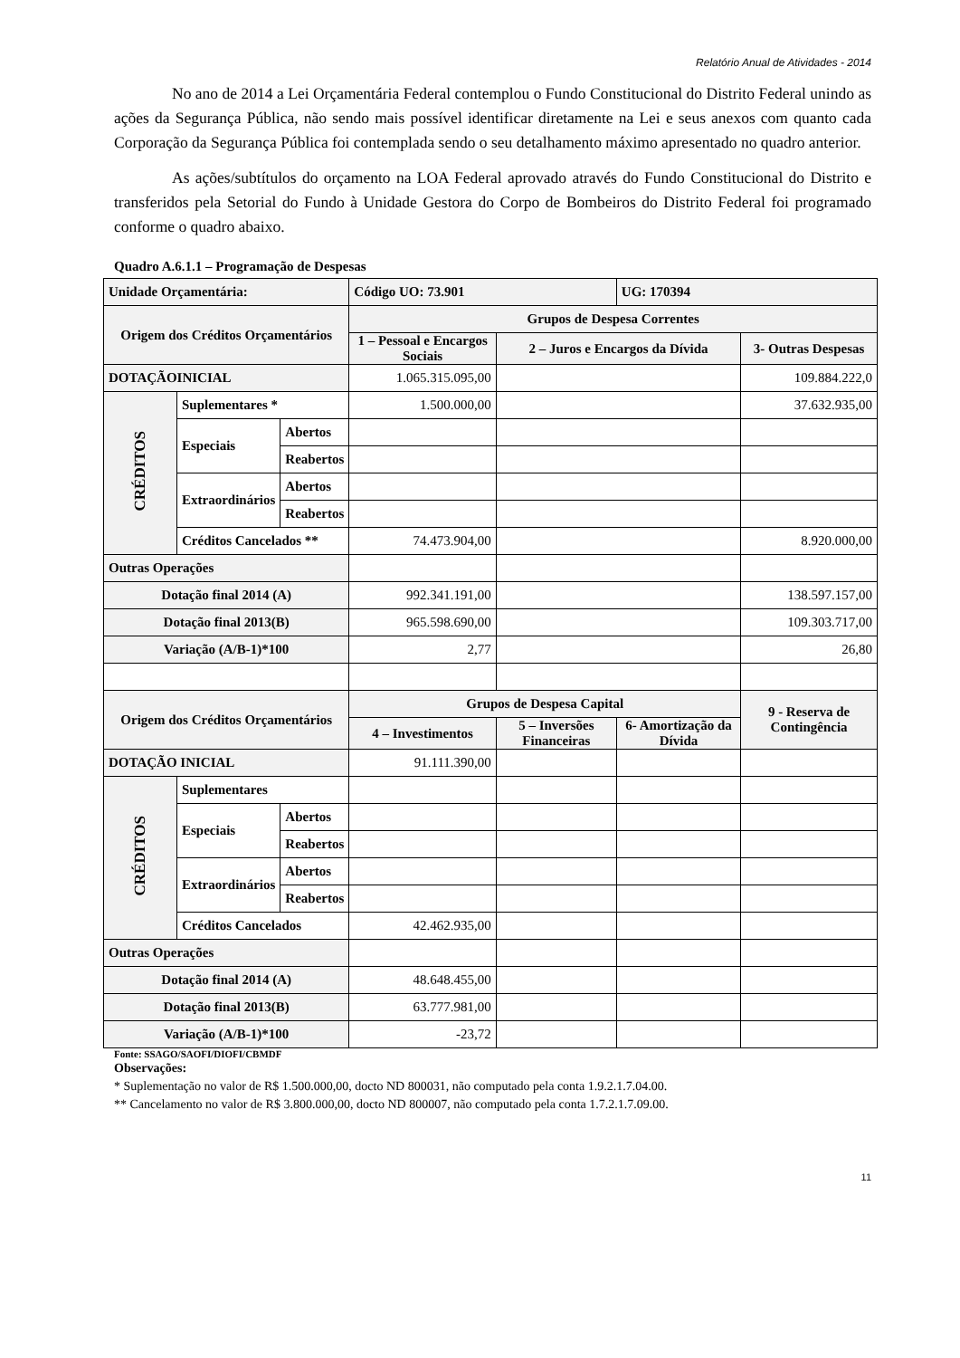Relatório Anual de Atividades - 2014
No ano de 2014 a Lei Orçamentária Federal contemplou o Fundo Constitucional do Distrito Federal unindo as ações da Segurança Pública, não sendo mais possível identificar diretamente na Lei e seus anexos com quanto cada Corporação da Segurança Pública foi contemplada sendo o seu detalhamento máximo apresentado no quadro anterior.
As ações/subtítulos do orçamento na LOA Federal aprovado através do Fundo Constitucional do Distrito e transferidos pela Setorial do Fundo à Unidade Gestora do Corpo de Bombeiros do Distrito Federal foi programado conforme o quadro abaixo.
Quadro A.6.1.1 – Programação de Despesas
| Unidade Orçamentária: | | | Código UO: 73.901 | | UG: 170394 | |
| Origem dos Créditos Orçamentários | | | Grupos de Despesa Correntes | | | |
| | | | 1 – Pessoal e Encargos Sociais | 2 – Juros e Encargos da Dívida | | 3- Outras Despesas |
| DOTAÇÃOINICIAL | | | 1.065.315.095,00 | | | 109.884.222,0 |
| CRÉDITOS | Suplementares * | | 1.500.000,00 | | | 37.632.935,00 |
| | Especiais | Abertos | | | | |
| | | Reabertos | | | | |
| | Extraordinários | Abertos | | | | |
| | | Reabertos | | | | |
| | Créditos Cancelados ** | | 74.473.904,00 | | | 8.920.000,00 |
| Outras Operações | | | | | | |
| Dotação final 2014 (A) | | | 992.341.191,00 | | | 138.597.157,00 |
| Dotação final 2013(B) | | | 965.598.690,00 | | | 109.303.717,00 |
| Variação (A/B-1)*100 | | | 2,77 | | | 26,80 |
| Origem dos Créditos Orçamentários | | | Grupos de Despesa Capital | | | 9 - Reserva de Contingência |
| | | | 4 – Investimentos | 5 – Inversões Financeiras | 6- Amortização da Dívida | |
| DOTAÇÃO INICIAL | | | 91.111.390,00 | | | |
| CRÉDITOS | Suplementares | | | | | |
| | Especiais | Abertos | | | | |
| | | Reabertos | | | | |
| | Extraordinários | Abertos | | | | |
| | | Reabertos | | | | |
| | Créditos Cancelados | | 42.462.935,00 | | | |
| Outras Operações | | | | | | |
| Dotação final 2014 (A) | | | 48.648.455,00 | | | |
| Dotação final 2013(B) | | | 63.777.981,00 | | | |
| Variação (A/B-1)*100 | | | -23,72 | | | |
Fonte: SSAGO/SAOFI/DIOFI/CBMDF
Observações:
* Suplementação no valor de R$ 1.500.000,00, docto ND 800031, não computado pela conta 1.9.2.1.7.04.00.
** Cancelamento no valor de R$ 3.800.000,00, docto ND 800007, não computado pela conta 1.7.2.1.7.09.00.
11